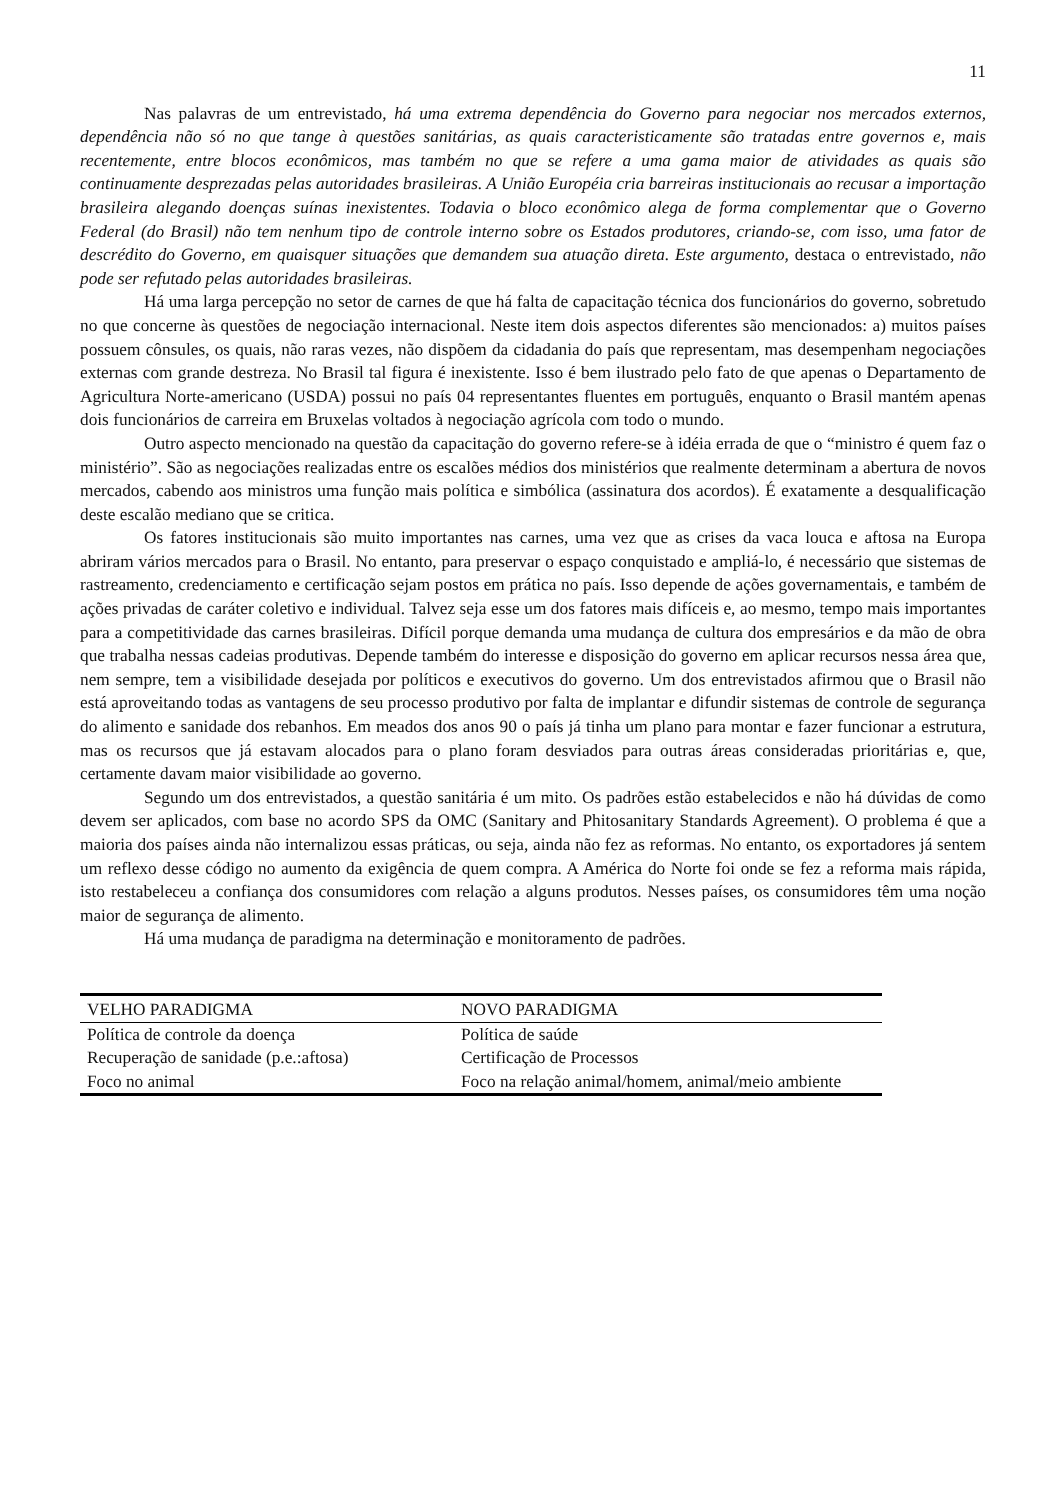11
Nas palavras de um entrevistado, há uma extrema dependência do Governo para negociar nos mercados externos, dependência não só no que tange à questões sanitárias, as quais caracteristicamente são tratadas entre governos e, mais recentemente, entre blocos econômicos, mas também no que se refere a uma gama maior de atividades as quais são continuamente desprezadas pelas autoridades brasileiras. A União Européia cria barreiras institucionais ao recusar a importação brasileira alegando doenças suínas inexistentes. Todavia o bloco econômico alega de forma complementar que o Governo Federal (do Brasil) não tem nenhum tipo de controle interno sobre os Estados produtores, criando-se, com isso, uma fator de descrédito do Governo, em quaisquer situações que demandem sua atuação direta. Este argumento, destaca o entrevistado, não pode ser refutado pelas autoridades brasileiras.
Há uma larga percepção no setor de carnes de que há falta de capacitação técnica dos funcionários do governo, sobretudo no que concerne às questões de negociação internacional. Neste item dois aspectos diferentes são mencionados: a) muitos países possuem cônsules, os quais, não raras vezes, não dispõem da cidadania do país que representam, mas desempenham negociações externas com grande destreza. No Brasil tal figura é inexistente. Isso é bem ilustrado pelo fato de que apenas o Departamento de Agricultura Norte-americano (USDA) possui no país 04 representantes fluentes em português, enquanto o Brasil mantém apenas dois funcionários de carreira em Bruxelas voltados à negociação agrícola com todo o mundo.
Outro aspecto mencionado na questão da capacitação do governo refere-se à idéia errada de que o “ministro é quem faz o ministério”. São as negociações realizadas entre os escalões médios dos ministérios que realmente determinam a abertura de novos mercados, cabendo aos ministros uma função mais política e simbólica (assinatura dos acordos). É exatamente a desqualificação deste escalão mediano que se critica.
Os fatores institucionais são muito importantes nas carnes, uma vez que as crises da vaca louca e aftosa na Europa abriram vários mercados para o Brasil. No entanto, para preservar o espaço conquistado e ampliá-lo, é necessário que sistemas de rastreamento, credenciamento e certificação sejam postos em prática no país. Isso depende de ações governamentais, e também de ações privadas de caráter coletivo e individual. Talvez seja esse um dos fatores mais difíceis e, ao mesmo, tempo mais importantes para a competitividade das carnes brasileiras. Difícil porque demanda uma mudança de cultura dos empresários e da mão de obra que trabalha nessas cadeias produtivas. Depende também do interesse e disposição do governo em aplicar recursos nessa área que, nem sempre, tem a visibilidade desejada por políticos e executivos do governo. Um dos entrevistados afirmou que o Brasil não está aproveitando todas as vantagens de seu processo produtivo por falta de implantar e difundir sistemas de controle de segurança do alimento e sanidade dos rebanhos. Em meados dos anos 90 o país já tinha um plano para montar e fazer funcionar a estrutura, mas os recursos que já estavam alocados para o plano foram desviados para outras áreas consideradas prioritárias e, que, certamente davam maior visibilidade ao governo.
Segundo um dos entrevistados, a questão sanitária é um mito. Os padrões estão estabelecidos e não há dúvidas de como devem ser aplicados, com base no acordo SPS da OMC (Sanitary and Phitosanitary Standards Agreement). O problema é que a maioria dos países ainda não internalizou essas práticas, ou seja, ainda não fez as reformas. No entanto, os exportadores já sentem um reflexo desse código no aumento da exigência de quem compra. A América do Norte foi onde se fez a reforma mais rápida, isto restabeleceu a confiança dos consumidores com relação a alguns produtos. Nesses países, os consumidores têm uma noção maior de segurança de alimento.
Há uma mudança de paradigma na determinação e monitoramento de padrões.
| VELHO PARADIGMA | NOVO PARADIGMA |
| --- | --- |
| Política de controle da doença | Política de saúde |
| Recuperação de sanidade (p.e.:aftosa) | Certificação de Processos |
| Foco no animal | Foco na relação animal/homem, animal/meio ambiente |